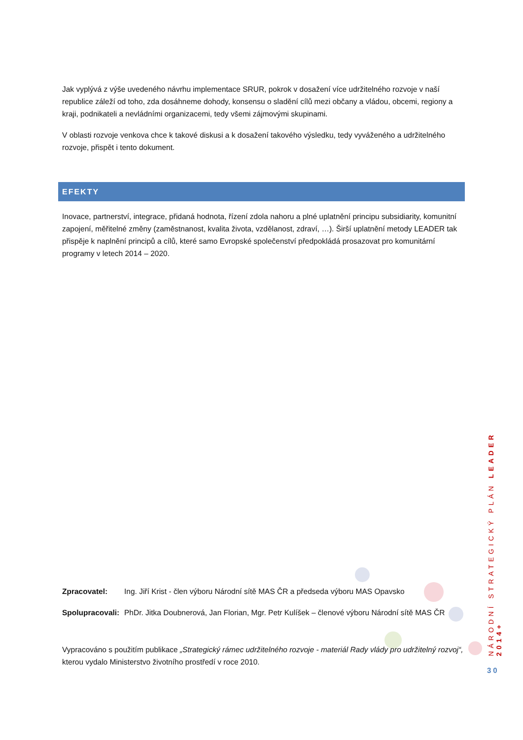Jak vyplývá z výše uvedeného návrhu implementace SRUR, pokrok v dosažení více udržitelného rozvoje v naší republice záleží od toho, zda dosáhneme dohody, konsensu o sladění cílů mezi občany a vládou, obcemi, regiony a kraji, podnikateli a nevládními organizacemi, tedy všemi zájmovými skupinami.
V oblasti rozvoje venkova chce k takové diskusi a k dosažení takového výsledku, tedy vyváženého a udržitelného rozvoje, přispět i tento dokument.
EFEKTY
Inovace, partnerství, integrace, přidaná hodnota, řízení zdola nahoru a plné uplatnění principu subsidiarity, komunitní zapojení, měřitelné změny (zaměstnanost, kvalita života, vzdělanost, zdraví, …). Širší uplatnění metody LEADER tak přispěje k naplnění principů a cílů, které samo Evropské společenství předpokládá prosazovat pro komunitární programy v letech 2014 – 2020.
Zpracovatel: Ing. Jiří Krist - člen výboru Národní sítě MAS ČR a předseda výboru MAS Opavsko
Spolupracovali: PhDr. Jitka Doubnerová, Jan Florian, Mgr. Petr Kulíšek – členové výboru Národní sítě MAS ČR
Vypracováno s použitím publikace „Strategický rámec udržitelného rozvoje - materiál Rady vlády pro udržitelný rozvoj“, kterou vydalo Ministerstvo životního prostředí v roce 2010.
NÁRODNÍ STRATEGICKÝ PLÁN LEADER 2014+
30